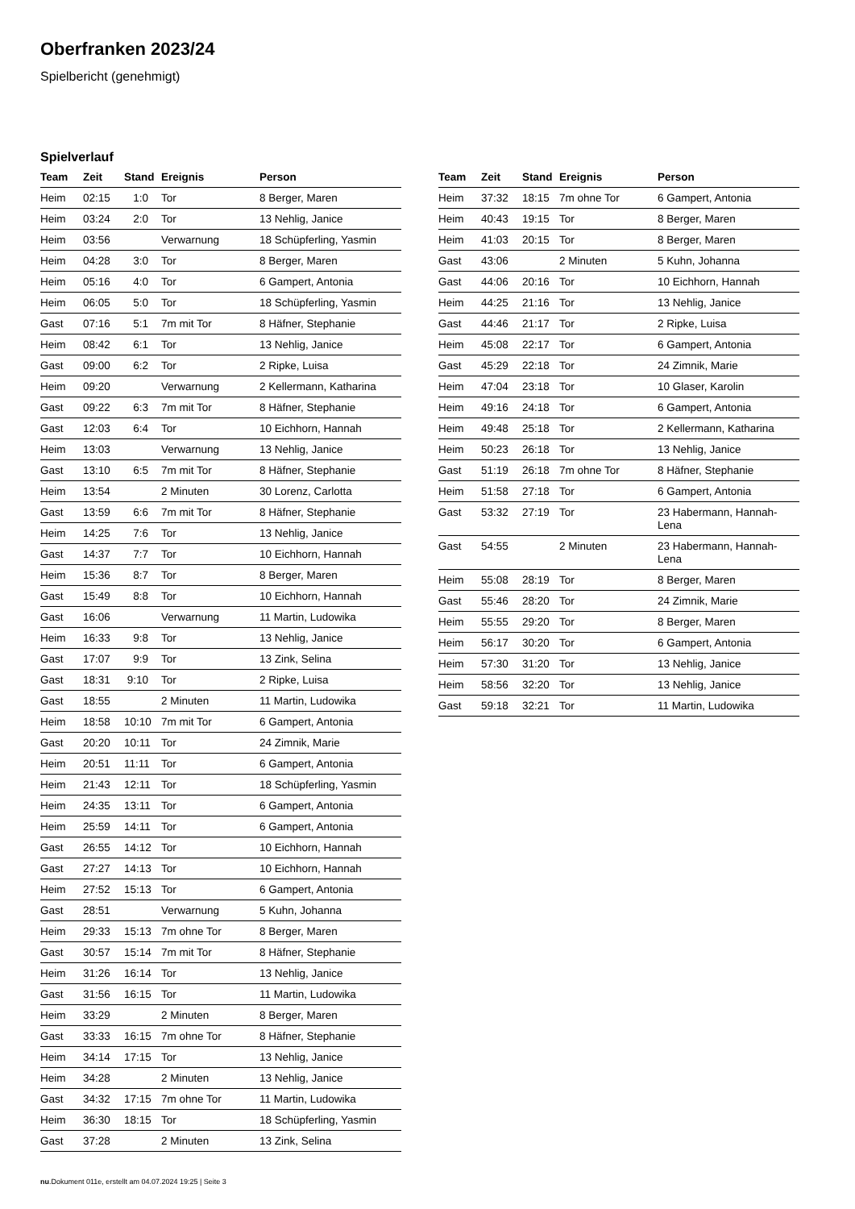Oberfranken 2023/24
Spielbericht (genehmigt)
Spielverlauf
| Team | Zeit | Stand | Ereignis | Person |
| --- | --- | --- | --- | --- |
| Heim | 02:15 | 1:0 | Tor | 8 Berger, Maren |
| Heim | 03:24 | 2:0 | Tor | 13 Nehlig, Janice |
| Heim | 03:56 | | Verwarnung | 18 Schüpferling, Yasmin |
| Heim | 04:28 | 3:0 | Tor | 8 Berger, Maren |
| Heim | 05:16 | 4:0 | Tor | 6 Gampert, Antonia |
| Heim | 06:05 | 5:0 | Tor | 18 Schüpferling, Yasmin |
| Gast | 07:16 | 5:1 | 7m mit Tor | 8 Häfner, Stephanie |
| Heim | 08:42 | 6:1 | Tor | 13 Nehlig, Janice |
| Gast | 09:00 | 6:2 | Tor | 2 Ripke, Luisa |
| Heim | 09:20 | | Verwarnung | 2 Kellermann, Katharina |
| Gast | 09:22 | 6:3 | 7m mit Tor | 8 Häfner, Stephanie |
| Gast | 12:03 | 6:4 | Tor | 10 Eichhorn, Hannah |
| Heim | 13:03 | | Verwarnung | 13 Nehlig, Janice |
| Gast | 13:10 | 6:5 | 7m mit Tor | 8 Häfner, Stephanie |
| Heim | 13:54 | | 2 Minuten | 30 Lorenz, Carlotta |
| Gast | 13:59 | 6:6 | 7m mit Tor | 8 Häfner, Stephanie |
| Heim | 14:25 | 7:6 | Tor | 13 Nehlig, Janice |
| Gast | 14:37 | 7:7 | Tor | 10 Eichhorn, Hannah |
| Heim | 15:36 | 8:7 | Tor | 8 Berger, Maren |
| Gast | 15:49 | 8:8 | Tor | 10 Eichhorn, Hannah |
| Gast | 16:06 | | Verwarnung | 11 Martin, Ludowika |
| Heim | 16:33 | 9:8 | Tor | 13 Nehlig, Janice |
| Gast | 17:07 | 9:9 | Tor | 13 Zink, Selina |
| Gast | 18:31 | 9:10 | Tor | 2 Ripke, Luisa |
| Gast | 18:55 | | 2 Minuten | 11 Martin, Ludowika |
| Heim | 18:58 | 10:10 | 7m mit Tor | 6 Gampert, Antonia |
| Gast | 20:20 | 10:11 | Tor | 24 Zimnik, Marie |
| Heim | 20:51 | 11:11 | Tor | 6 Gampert, Antonia |
| Heim | 21:43 | 12:11 | Tor | 18 Schüpferling, Yasmin |
| Heim | 24:35 | 13:11 | Tor | 6 Gampert, Antonia |
| Heim | 25:59 | 14:11 | Tor | 6 Gampert, Antonia |
| Gast | 26:55 | 14:12 | Tor | 10 Eichhorn, Hannah |
| Gast | 27:27 | 14:13 | Tor | 10 Eichhorn, Hannah |
| Heim | 27:52 | 15:13 | Tor | 6 Gampert, Antonia |
| Gast | 28:51 | | Verwarnung | 5 Kuhn, Johanna |
| Heim | 29:33 | 15:13 | 7m ohne Tor | 8 Berger, Maren |
| Gast | 30:57 | 15:14 | 7m mit Tor | 8 Häfner, Stephanie |
| Heim | 31:26 | 16:14 | Tor | 13 Nehlig, Janice |
| Gast | 31:56 | 16:15 | Tor | 11 Martin, Ludowika |
| Heim | 33:29 | | 2 Minuten | 8 Berger, Maren |
| Gast | 33:33 | 16:15 | 7m ohne Tor | 8 Häfner, Stephanie |
| Heim | 34:14 | 17:15 | Tor | 13 Nehlig, Janice |
| Heim | 34:28 | | 2 Minuten | 13 Nehlig, Janice |
| Gast | 34:32 | 17:15 | 7m ohne Tor | 11 Martin, Ludowika |
| Heim | 36:30 | 18:15 | Tor | 18 Schüpferling, Yasmin |
| Gast | 37:28 | | 2 Minuten | 13 Zink, Selina |
| Team | Zeit | Stand | Ereignis | Person |
| --- | --- | --- | --- | --- |
| Heim | 37:32 | 18:15 | 7m ohne Tor | 6 Gampert, Antonia |
| Heim | 40:43 | 19:15 | Tor | 8 Berger, Maren |
| Heim | 41:03 | 20:15 | Tor | 8 Berger, Maren |
| Gast | 43:06 | | 2 Minuten | 5 Kuhn, Johanna |
| Gast | 44:06 | 20:16 | Tor | 10 Eichhorn, Hannah |
| Heim | 44:25 | 21:16 | Tor | 13 Nehlig, Janice |
| Gast | 44:46 | 21:17 | Tor | 2 Ripke, Luisa |
| Heim | 45:08 | 22:17 | Tor | 6 Gampert, Antonia |
| Gast | 45:29 | 22:18 | Tor | 24 Zimnik, Marie |
| Heim | 47:04 | 23:18 | Tor | 10 Glaser, Karolin |
| Heim | 49:16 | 24:18 | Tor | 6 Gampert, Antonia |
| Heim | 49:48 | 25:18 | Tor | 2 Kellermann, Katharina |
| Heim | 50:23 | 26:18 | Tor | 13 Nehlig, Janice |
| Gast | 51:19 | 26:18 | 7m ohne Tor | 8 Häfner, Stephanie |
| Heim | 51:58 | 27:18 | Tor | 6 Gampert, Antonia |
| Gast | 53:32 | 27:19 | Tor | 23 Habermann, Hannah- Lena |
| Gast | 54:55 | | 2 Minuten | 23 Habermann, Hannah- Lena |
| Heim | 55:08 | 28:19 | Tor | 8 Berger, Maren |
| Gast | 55:46 | 28:20 | Tor | 24 Zimnik, Marie |
| Heim | 55:55 | 29:20 | Tor | 8 Berger, Maren |
| Heim | 56:17 | 30:20 | Tor | 6 Gampert, Antonia |
| Heim | 57:30 | 31:20 | Tor | 13 Nehlig, Janice |
| Heim | 58:56 | 32:20 | Tor | 13 Nehlig, Janice |
| Gast | 59:18 | 32:21 | Tor | 11 Martin, Ludowika |
nu.Dokument 011e, erstellt am 04.07.2024 19:25 | Seite 3